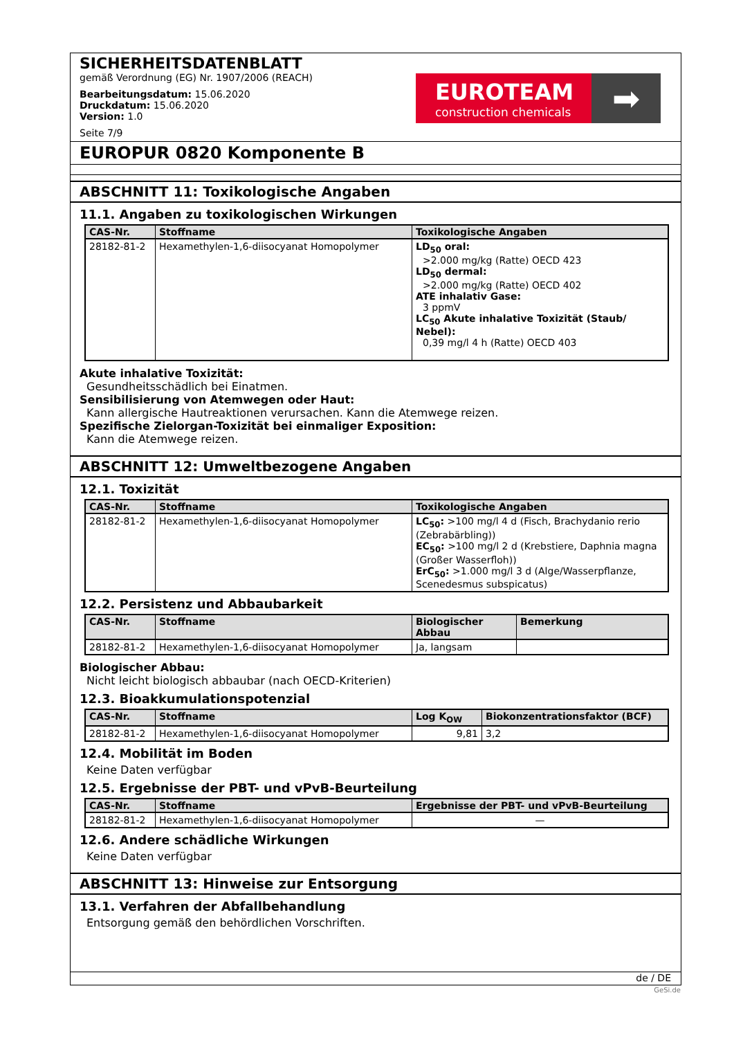SICHERHEITSDATENBLATT
gemäß Verordnung (EG) Nr. 1907/2006 (REACH)
Bearbeitungsdatum: 15.06.2020
Druckdatum: 15.06.2020
Version: 1.0
Seite 7/9
EUROTEAM
construction chemicals
➡
EUROPUR 0820 Komponente B
ABSCHNITT 11: Toxikologische Angaben
11.1. Angaben zu toxikologischen Wirkungen
| CAS-Nr. | Stoffname | Toxikologische Angaben |
| --- | --- | --- |
| 28182-81-2 | Hexamethylen-1,6-diisocyanat Homopolymer | LD<sub>50</sub> oral: >2.000 mg/kg (Ratte) OECD 423 LD<sub>50</sub> dermal: >2.000 mg/kg (Ratte) OECD 402 ATE inhalativ Gase: 3 ppmV LC<sub>50</sub> Akute inhalative Toxizität (Staub/ Nebel): 0,39 mg/l 4 h (Ratte) OECD 403 |
Akute inhalative Toxizität:
Gesundheitsschädlich bei Einatmen.
Sensibilisierung von Atemwegen oder Haut:
Kann allergische Hautreaktionen verursachen. Kann die Atemwege reizen.
Spezifische Zielorgan-Toxizität bei einmaliger Exposition:
Kann die Atemwege reizen.
ABSCHNITT 12: Umweltbezogene Angaben
12.1. Toxizität
| CAS-Nr. | Stoffname | Toxikologische Angaben |
| --- | --- | --- |
| 28182-81-2 | Hexamethylen-1,6-diisocyanat Homopolymer | LC<sub>50</sub>: >100 mg/l 4 d (Fisch, Brachydanio rerio (Zebrabärbling)) EC<sub>50</sub>: >100 mg/l 2 d (Krebstiere, Daphnia magna (Großer Wasserfloh)) ErC<sub>50</sub>: >1.000 mg/l 3 d (Alge/Wasserpflanze, Scenedesmus subspicatus) |
12.2. Persistenz und Abbaubarkeit
| CAS-Nr. | Stoffname | Biologischer Abbau | Bemerkung |
| --- | --- | --- | --- |
| 28182-81-2 | Hexamethylen-1,6-diisocyanat Homopolymer | Ja, langsam | |
Biologischer Abbau:
Nicht leicht biologisch abbaubar (nach OECD-Kriterien)
12.3. Bioakkumulationspotenzial
| CAS-Nr. | Stoffname | Log K<sub>OW</sub> | Biokonzentrationsfaktor (BCF) |
| --- | --- | --- | --- |
| 28182-81-2 | Hexamethylen-1,6-diisocyanat Homopolymer | 9,81 | 3,2 |
12.4. Mobilität im Boden
Keine Daten verfügbar
12.5. Ergebnisse der PBT- und vPvB-Beurteilung
| CAS-Nr. | Stoffname | Ergebnisse der PBT- und vPvB-Beurteilung |
| --- | --- | --- |
| 28182-81-2 | Hexamethylen-1,6-diisocyanat Homopolymer | — |
12.6. Andere schädliche Wirkungen
Keine Daten verfügbar
ABSCHNITT 13: Hinweise zur Entsorgung
13.1. Verfahren der Abfallbehandlung
Entsorgung gemäß den behördlichen Vorschriften.
de / DE
GeSi.de